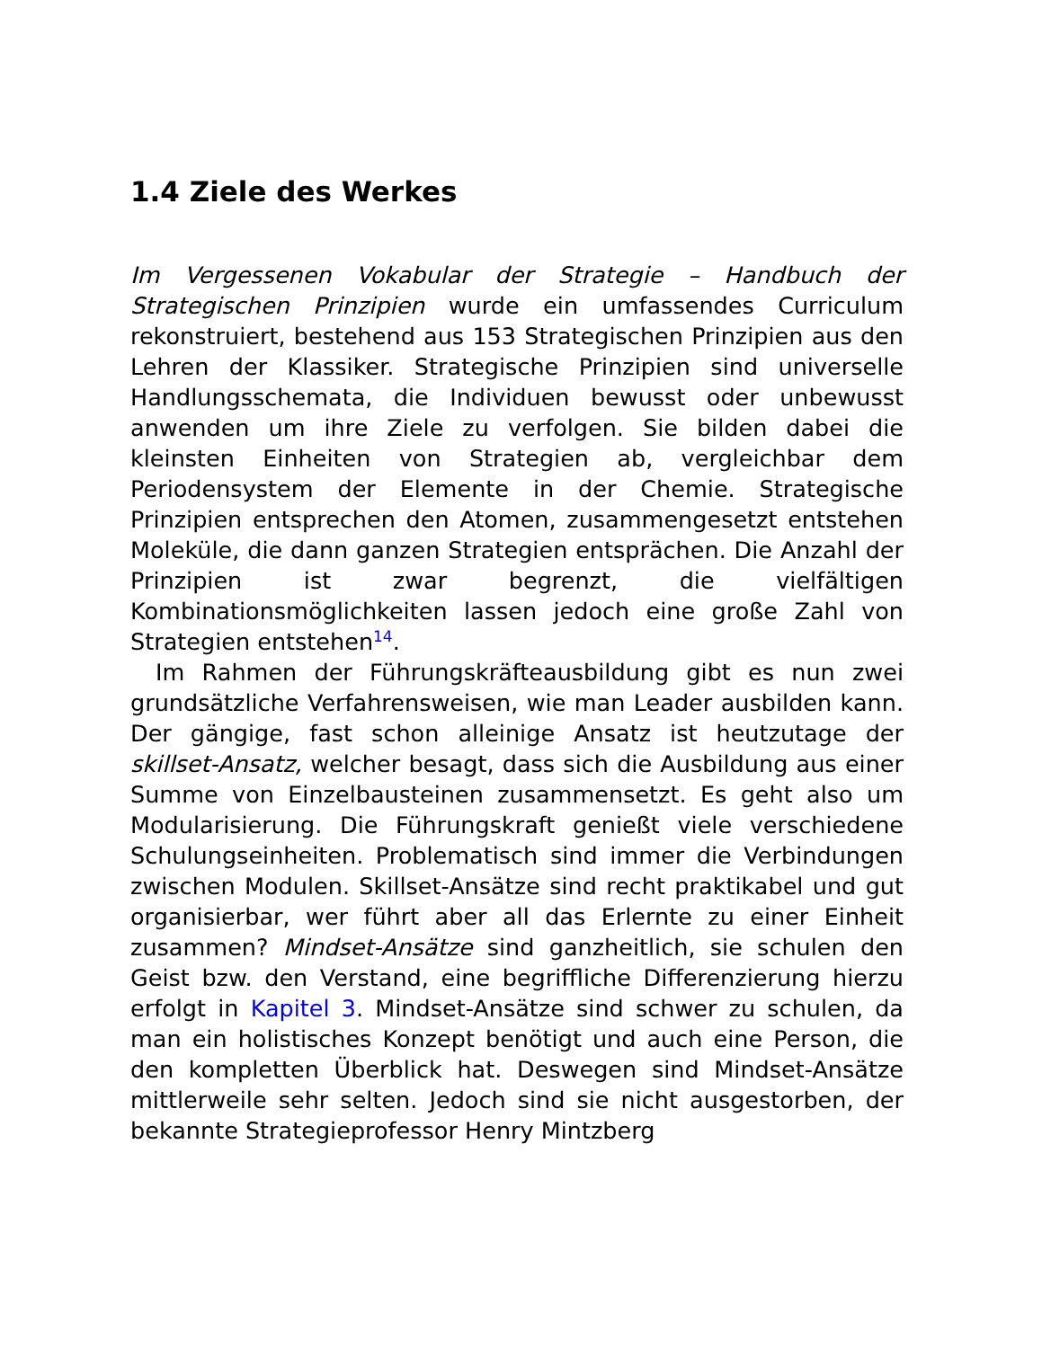1.4 Ziele des Werkes
Im Vergessenen Vokabular der Strategie – Handbuch der Strategischen Prinzipien wurde ein umfassendes Curriculum rekonstruiert, bestehend aus 153 Strategischen Prinzipien aus den Lehren der Klassiker. Strategische Prinzipien sind universelle Handlungsschemata, die Individuen bewusst oder unbewusst anwenden um ihre Ziele zu verfolgen. Sie bilden dabei die kleinsten Einheiten von Strategien ab, vergleichbar dem Periodensystem der Elemente in der Chemie. Strategische Prinzipien entsprechen den Atomen, zusammengesetzt entstehen Moleküle, die dann ganzen Strategien entsprächen. Die Anzahl der Prinzipien ist zwar begrenzt, die vielfältigen Kombinationsmöglichkeiten lassen jedoch eine große Zahl von Strategien entstehen<sup>14</sup>.
Im Rahmen der Führungskräfteausbildung gibt es nun zwei grundsätzliche Verfahrensweisen, wie man Leader ausbilden kann. Der gängige, fast schon alleinige Ansatz ist heutzutage der skillset-Ansatz, welcher besagt, dass sich die Ausbildung aus einer Summe von Einzelbausteinen zusammensetzt. Es geht also um Modularisierung. Die Führungskraft genießt viele verschiedene Schulungseinheiten. Problematisch sind immer die Verbindungen zwischen Modulen. Skillset-Ansätze sind recht praktikabel und gut organisierbar, wer führt aber all das Erlernte zu einer Einheit zusammen? Mindset-Ansätze sind ganzheitlich, sie schulen den Geist bzw. den Verstand, eine begriffliche Differenzierung hierzu erfolgt in Kapitel 3. Mindset-Ansätze sind schwer zu schulen, da man ein holistisches Konzept benötigt und auch eine Person, die den kompletten Überblick hat. Deswegen sind Mindset-Ansätze mittlerweile sehr selten. Jedoch sind sie nicht ausgestorben, der bekannte Strategieprofessor Henry Mintzberg